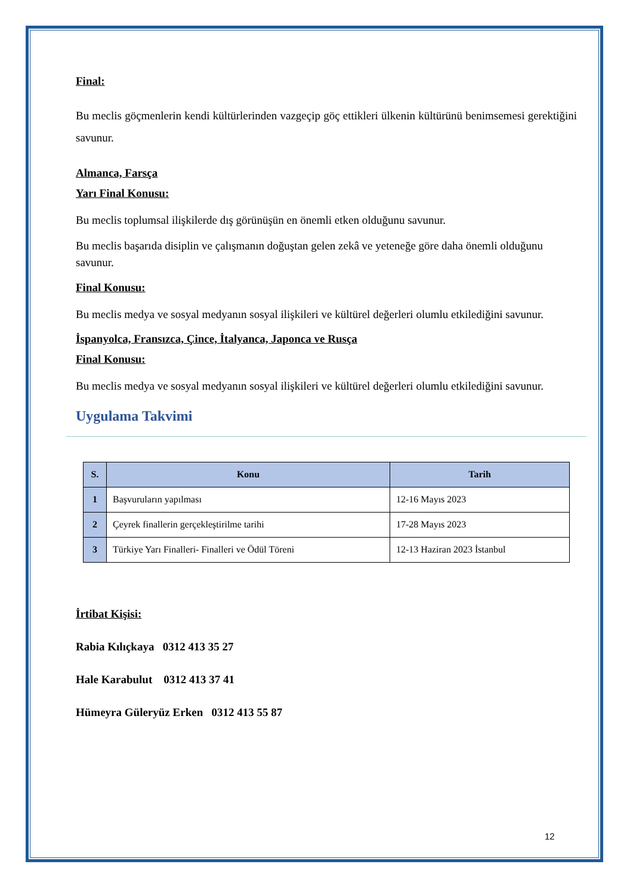Final:
Bu meclis göçmenlerin kendi kültürlerinden vazgeçip göç ettikleri ülkenin kültürünü benimsemesi gerektiğini savunur.
Almanca, Farsça
Yarı Final Konusu:
Bu meclis toplumsal ilişkilerde dış görünüşün en önemli etken olduğunu savunur.
Bu meclis başarıda disiplin ve çalışmanın doğuştan gelen zekâ ve yeteneğe göre daha önemli olduğunu savunur.
Final Konusu:
Bu meclis medya ve sosyal medyanın sosyal ilişkileri ve kültürel değerleri olumlu etkilediğini savunur.
İspanyolca, Fransızca, Çince, İtalyanca, Japonca ve Rusça
Final Konusu:
Bu meclis medya ve sosyal medyanın sosyal ilişkileri ve kültürel değerleri olumlu etkilediğini savunur.
Uygulama Takvimi
| S. | Konu | Tarih |
| --- | --- | --- |
| 1 | Başvuruların yapılması | 12-16 Mayıs 2023 |
| 2 | Çeyrek finallerin gerçekleştirilme tarihi | 17-28 Mayıs 2023 |
| 3 | Türkiye Yarı Finalleri- Finalleri ve Ödül Töreni | 12-13 Haziran 2023 İstanbul |
İrtibat Kişisi:
Rabia Kılıçkaya 0312 413 35 27
Hale Karabulut 0312 413 37 41
Hümeyra Güleryüz Erken 0312 413 55 87
12